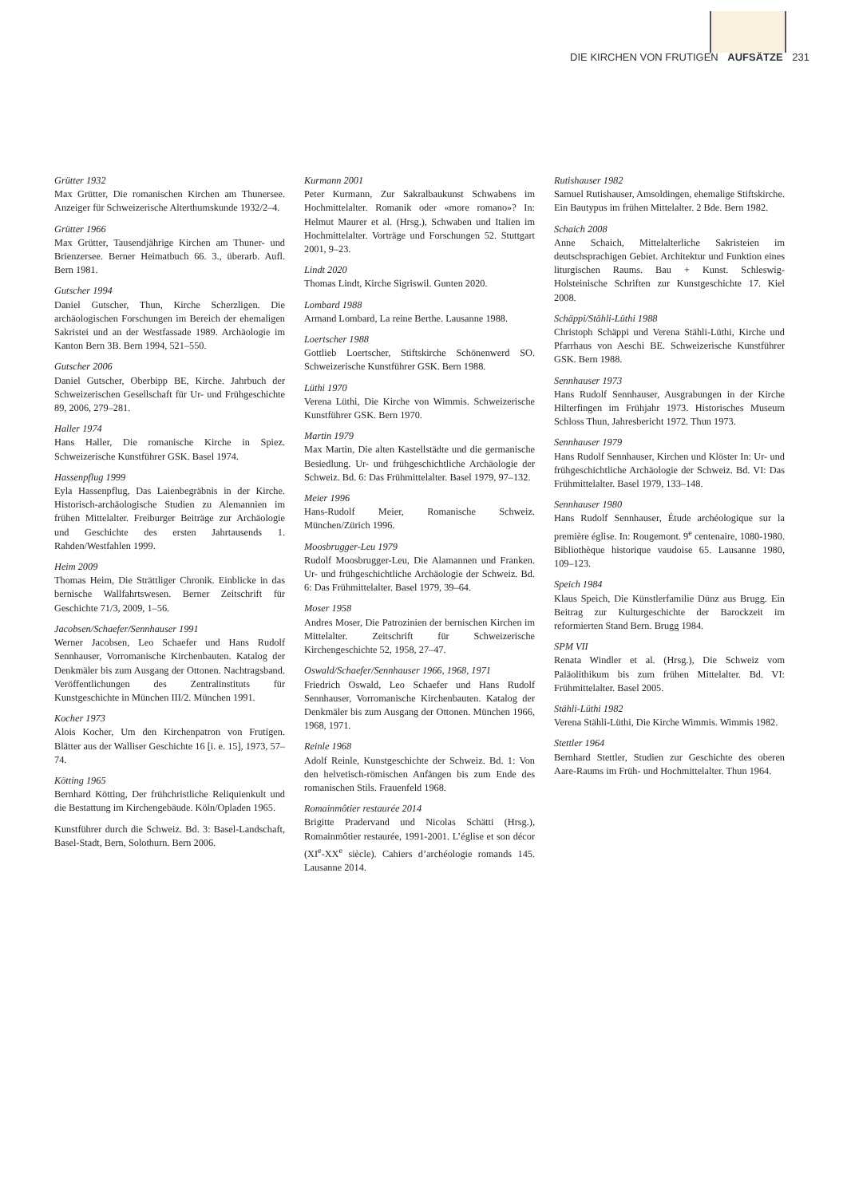DIE KIRCHEN VON FRUTIGEN AUFSÄTZE 231
Grütter 1932
Max Grütter, Die romanischen Kirchen am Thunersee. Anzeiger für Schweizerische Alterthumskunde 1932/2–4.
Grütter 1966
Max Grütter, Tausendjährige Kirchen am Thuner- und Brienzersee. Berner Heimatbuch 66. 3., überarb. Aufl. Bern 1981.
Gutscher 1994
Daniel Gutscher, Thun, Kirche Scherzligen. Die archäologischen Forschungen im Bereich der ehemaligen Sakristei und an der Westfassade 1989. Archäologie im Kanton Bern 3B. Bern 1994, 521–550.
Gutscher 2006
Daniel Gutscher, Oberbipp BE, Kirche. Jahrbuch der Schweizerischen Gesellschaft für Ur- und Frühgeschichte 89, 2006, 279–281.
Haller 1974
Hans Haller, Die romanische Kirche in Spiez. Schweizerische Kunstführer GSK. Basel 1974.
Hassenpflug 1999
Eyla Hassenpflug, Das Laienbegräbnis in der Kirche. Historisch-archäologische Studien zu Alemannien im frühen Mittelalter. Freiburger Beiträge zur Archäologie und Geschichte des ersten Jahrtausends 1. Rahden/Westfahlen 1999.
Heim 2009
Thomas Heim, Die Strättliger Chronik. Einblicke in das bernische Wallfahrtswesen. Berner Zeitschrift für Geschichte 71/3, 2009, 1–56.
Jacobsen/Schaefer/Sennhauser 1991
Werner Jacobsen, Leo Schaefer und Hans Rudolf Sennhauser, Vorromanische Kirchenbauten. Katalog der Denkmäler bis zum Ausgang der Ottonen. Nachtragsband. Veröffentlichungen des Zentralinstituts für Kunstgeschichte in München III/2. München 1991.
Kocher 1973
Alois Kocher, Um den Kirchenpatron von Frutigen. Blätter aus der Walliser Geschichte 16 [i. e. 15], 1973, 57–74.
Kötting 1965
Bernhard Kötting, Der frühchristliche Reliquienkult und die Bestattung im Kirchengebäude. Köln/Opladen 1965.
Kunstführer durch die Schweiz. Bd. 3: Basel-Landschaft, Basel-Stadt, Bern, Solothurn. Bern 2006.
Kurmann 2001
Peter Kurmann, Zur Sakralbaukunst Schwabens im Hochmittelalter. Romanik oder «more romano»? In: Helmut Maurer et al. (Hrsg.), Schwaben und Italien im Hochmittelalter. Vorträge und Forschungen 52. Stuttgart 2001, 9–23.
Lindt 2020
Thomas Lindt, Kirche Sigriswil. Gunten 2020.
Lombard 1988
Armand Lombard, La reine Berthe. Lausanne 1988.
Loertscher 1988
Gottlieb Loertscher, Stiftskirche Schönenwerd SO. Schweizerische Kunstführer GSK. Bern 1988.
Lüthi 1970
Verena Lüthi, Die Kirche von Wimmis. Schweizerische Kunstführer GSK. Bern 1970.
Martin 1979
Max Martin, Die alten Kastellstädte und die germanische Besiedlung. Ur- und frühgeschichtliche Archäologie der Schweiz. Bd. 6: Das Frühmittelalter. Basel 1979, 97–132.
Meier 1996
Hans-Rudolf Meier, Romanische Schweiz. München/Zürich 1996.
Moosbrugger-Leu 1979
Rudolf Moosbrugger-Leu, Die Alamannen und Franken. Ur- und frühgeschichtliche Archäologie der Schweiz. Bd. 6: Das Frühmittelalter. Basel 1979, 39–64.
Moser 1958
Andres Moser, Die Patrozinien der bernischen Kirchen im Mittelalter. Zeitschrift für Schweizerische Kirchengeschichte 52, 1958, 27–47.
Oswald/Schaefer/Sennhauser 1966, 1968, 1971
Friedrich Oswald, Leo Schaefer und Hans Rudolf Sennhauser, Vorromanische Kirchenbauten. Katalog der Denkmäler bis zum Ausgang der Ottonen. München 1966, 1968, 1971.
Reinle 1968
Adolf Reinle, Kunstgeschichte der Schweiz. Bd. 1: Von den helvetisch-römischen Anfängen bis zum Ende des romanischen Stils. Frauenfeld 1968.
Romainmôtier restaurée 2014
Brigitte Pradervand und Nicolas Schätti (Hrsg.), Romainmôtier restaurée, 1991-2001. L’église et son décor (XI<sup>e</sup>-XX<sup>e</sup> siècle). Cahiers d’archéologie romands 145. Lausanne 2014.
Rutishauser 1982
Samuel Rutishauser, Amsoldingen, ehemalige Stiftskirche. Ein Bautypus im frühen Mittelalter. 2 Bde. Bern 1982.
Schaich 2008
Anne Schaich, Mittelalterliche Sakristeien im deutschsprachigen Gebiet. Architektur und Funktion eines liturgischen Raums. Bau + Kunst. Schleswig-Holsteinische Schriften zur Kunstgeschichte 17. Kiel 2008.
Schäppi/Stähli-Lüthi 1988
Christoph Schäppi und Verena Stähli-Lüthi, Kirche und Pfarrhaus von Aeschi BE. Schweizerische Kunstführer GSK. Bern 1988.
Sennhauser 1973
Hans Rudolf Sennhauser, Ausgrabungen in der Kirche Hilterfingen im Frühjahr 1973. Historisches Museum Schloss Thun, Jahresbericht 1972. Thun 1973.
Sennhauser 1979
Hans Rudolf Sennhauser, Kirchen und Klöster In: Ur- und frühgeschichtliche Archäologie der Schweiz. Bd. VI: Das Frühmittelalter. Basel 1979, 133–148.
Sennhauser 1980
Hans Rudolf Sennhauser, Étude archéologique sur la première église. In: Rougemont. 9<sup>e</sup> centenaire, 1080-1980. Bibliothèque historique vaudoise 65. Lausanne 1980, 109–123.
Speich 1984
Klaus Speich, Die Künstlerfamilie Dünz aus Brugg. Ein Beitrag zur Kulturgeschichte der Barockzeit im reformierten Stand Bern. Brugg 1984.
SPM VII
Renata Windler et al. (Hrsg.), Die Schweiz vom Paläolithikum bis zum frühen Mittelalter. Bd. VI: Frühmittelalter. Basel 2005.
Stähli-Lüthi 1982
Verena Stähli-Lüthi, Die Kirche Wimmis. Wimmis 1982.
Stettler 1964
Bernhard Stettler, Studien zur Geschichte des oberen Aare-Raums im Früh- und Hochmittelalter. Thun 1964.